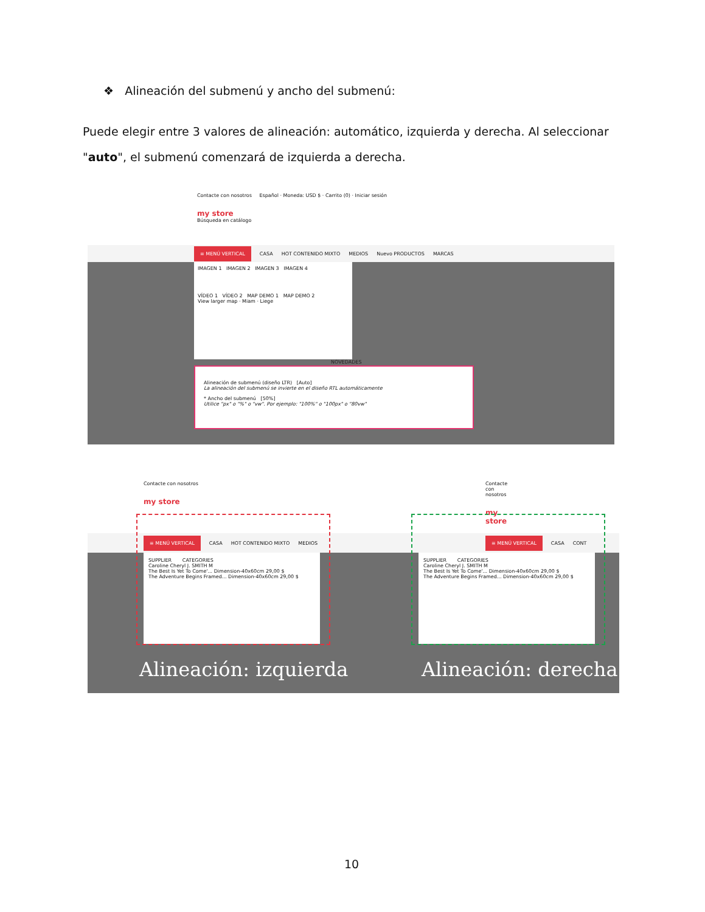❖ Alineación del submenú y ancho del submenú:
Puede elegir entre 3 valores de alineación: automático, izquierda y derecha. Al seleccionar "auto", el submenú comenzará de izquierda a derecha.
Contacte con nosotros Español · Moneda: USD $ · Carrito (0) · Iniciar sesión
my store
Búsqueda en catálogo
≡ MENÚ VERTICAL CASA HOT CONTENIDO MIXTO MEDIOS Nuevo PRODUCTOS MARCAS
IMAGEN 1 IMAGEN 2 IMAGEN 3 IMAGEN 4
VÍDEO 1 VÍDEO 2 MAP DEMO 1 MAP DEMO 2
View larger map · Miam · Liege
NOVEDADES
Alineación de submenú (diseño LTR) [Auto]
La alineación del submenú se invierte en el diseño RTL automáticamente
* Ancho del submenú [50%]
Utilice "px" o "%" o "vw". Por ejemplo: "100%" o "100px" o "80vw"
Contacte con nosotros
my store
≡ MENÚ VERTICAL CASA HOT CONTENIDO MIXTO MEDIOS
SUPPLIER CATEGORIES
Caroline Cheryl J. SMITH M
The Best Is Yet To Come'... Dimension-40x60cm 29,00 $
The Adventure Begins Framed... Dimension-40x60cm 29,00 $
Alineación: izquierda
Contacte con nosotros
my store
≡ MENÚ VERTICAL CASA CONT
SUPPLIER CATEGORIES
Caroline Cheryl J. SMITH M
The Best Is Yet To Come'... Dimension-40x60cm 29,00 $
The Adventure Begins Framed... Dimension-40x60cm 29,00 $
Alineación: derecha
10